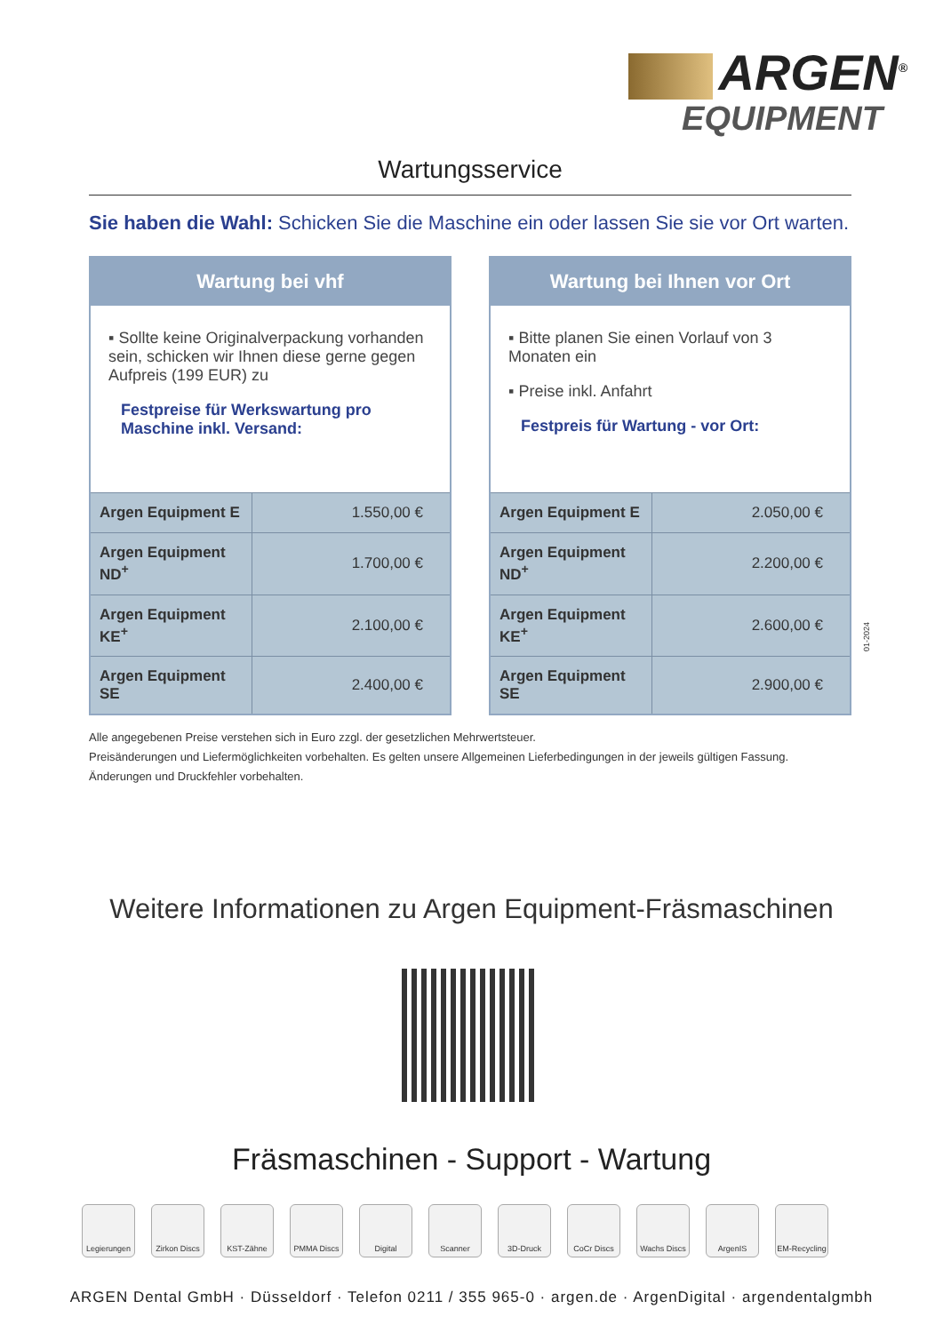ARGEN<sup>®</sup>
EQUIPMENT
Wartungsservice
Sie haben die Wahl: Schicken Sie die Maschine ein oder lassen Sie sie vor Ort warten.
Wartung bei vhf
▪ Sollte keine Originalverpackung vorhanden sein, schicken wir Ihnen diese gerne gegen Aufpreis (199 EUR) zu
Festpreise für Werkswartung pro Maschine inkl. Versand:
| Argen Equipment E | 1.550,00 € |
| Argen Equipment ND<sup>+</sup> | 1.700,00 € |
| Argen Equipment KE<sup>+</sup> | 2.100,00 € |
| Argen Equipment SE | 2.400,00 € |
Wartung bei Ihnen vor Ort
▪ Bitte planen Sie einen Vorlauf von 3 Monaten ein
▪ Preise inkl. Anfahrt
Festpreis für Wartung - vor Ort:
| Argen Equipment E | 2.050,00 € |
| Argen Equipment ND<sup>+</sup> | 2.200,00 € |
| Argen Equipment KE<sup>+</sup> | 2.600,00 € |
| Argen Equipment SE | 2.900,00 € |
Alle angegebenen Preise verstehen sich in Euro zzgl. der gesetzlichen Mehrwertsteuer.
Preisänderungen und Liefermöglichkeiten vorbehalten. Es gelten unsere Allgemeinen Lieferbedingungen in der jeweils gültigen Fassung.
Änderungen und Druckfehler vorbehalten.
01-2024
Weitere Informationen zu Argen Equipment-Fräsmaschinen
Fräsmaschinen - Support - Wartung
Legierungen Zirkon Discs
KST-Zähne PMMA Discs Digital Scanner 3D-Druck CoCr Discs Wachs Discs ArgenIS EM-Recycling
ARGEN Dental GmbH · Düsseldorf · Telefon 0211 / 355 965-0 · argen.de · ArgenDigital · argendentalgmbh